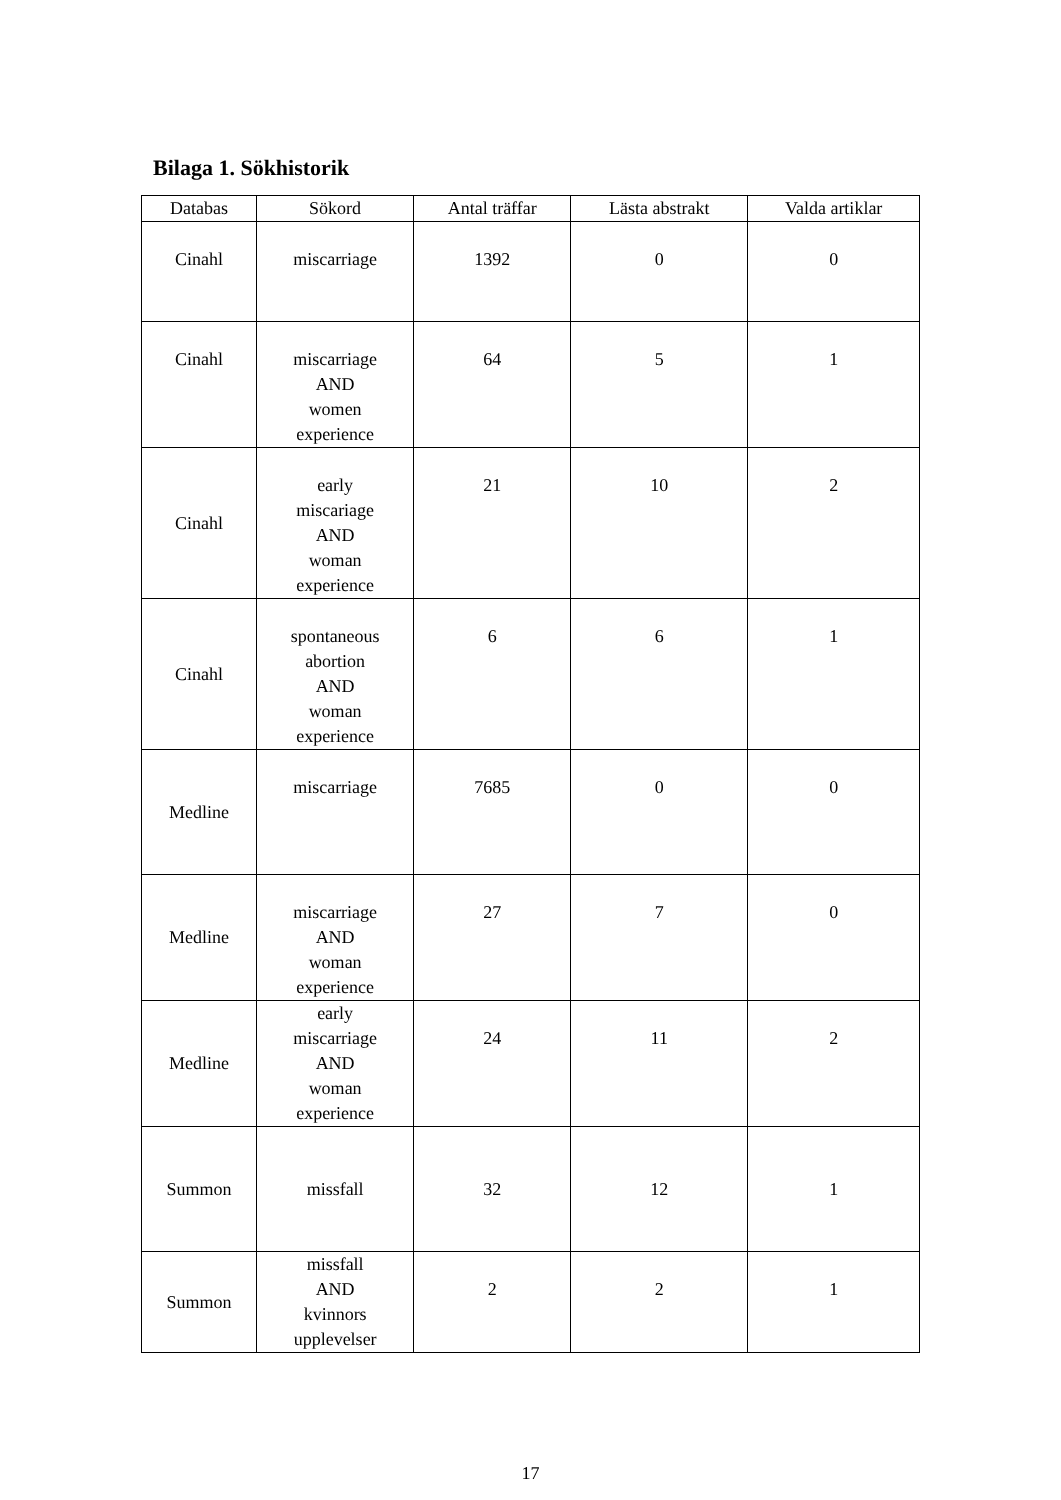Bilaga 1. Sökhistorik
| Databas | Sökord | Antal träffar | Lästa abstrakt | Valda artiklar |
| --- | --- | --- | --- | --- |
| Cinahl | miscarriage | 1392 | 0 | 0 |
| Cinahl | miscarriage AND women experience | 64 | 5 | 1 |
| Cinahl | early miscariage AND woman experience | 21 | 10 | 2 |
| Cinahl | spontaneous abortion AND woman experience | 6 | 6 | 1 |
| Medline | miscarriage | 7685 | 0 | 0 |
| Medline | miscarriage AND woman experience | 27 | 7 | 0 |
| Medline | early miscarriage AND woman experience | 24 | 11 | 2 |
| Summon | missfall | 32 | 12 | 1 |
| Summon | missfall AND kvinnors upplevelser | 2 | 2 | 1 |
17